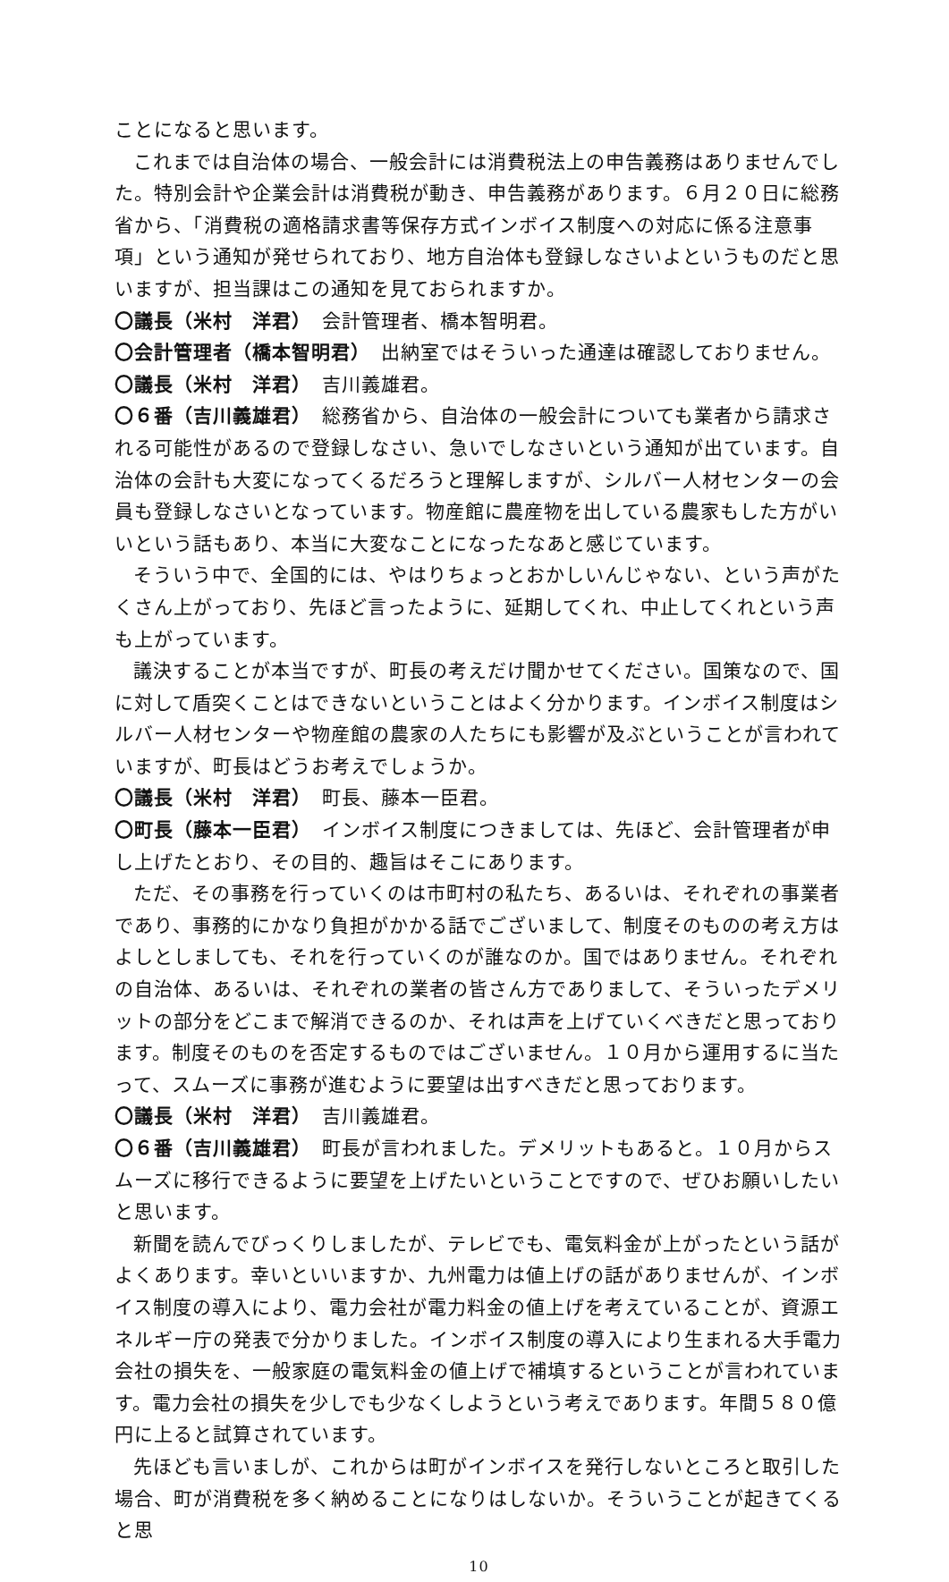ことになると思います。
これまでは自治体の場合、一般会計には消費税法上の申告義務はありませんでした。特別会計や企業会計は消費税が動き、申告義務があります。６月２０日に総務省から、「消費税の適格請求書等保存方式インボイス制度への対応に係る注意事項」という通知が発せられており、地方自治体も登録しなさいよというものだと思いますが、担当課はこの通知を見ておられますか。
〇議長（米村　洋君）　会計管理者、橋本智明君。
〇会計管理者（橋本智明君）　出納室ではそういった通達は確認しておりません。
〇議長（米村　洋君）　吉川義雄君。
〇６番（吉川義雄君）　総務省から、自治体の一般会計についても業者から請求される可能性があるので登録しなさい、急いでしなさいという通知が出ています。自治体の会計も大変になってくるだろうと理解しますが、シルバー人材センターの会員も登録しなさいとなっています。物産館に農産物を出している農家もした方がいいという話もあり、本当に大変なことになったなあと感じています。
そういう中で、全国的には、やはりちょっとおかしいんじゃない、という声がたくさん上がっており、先ほど言ったように、延期してくれ、中止してくれという声も上がっています。
議決することが本当ですが、町長の考えだけ聞かせてください。国策なので、国に対して盾突くことはできないということはよく分かります。インボイス制度はシルバー人材センターや物産館の農家の人たちにも影響が及ぶということが言われていますが、町長はどうお考えでしょうか。
〇議長（米村　洋君）　町長、藤本一臣君。
〇町長（藤本一臣君）　インボイス制度につきましては、先ほど、会計管理者が申し上げたとおり、その目的、趣旨はそこにあります。
ただ、その事務を行っていくのは市町村の私たち、あるいは、それぞれの事業者であり、事務的にかなり負担がかかる話でございまして、制度そのものの考え方はよしとしましても、それを行っていくのが誰なのか。国ではありません。それぞれの自治体、あるいは、それぞれの業者の皆さん方でありまして、そういったデメリットの部分をどこまで解消できるのか、それは声を上げていくべきだと思っております。制度そのものを否定するものではございません。１０月から運用するに当たって、スムーズに事務が進むように要望は出すべきだと思っております。
〇議長（米村　洋君）　吉川義雄君。
〇６番（吉川義雄君）　町長が言われました。デメリットもあると。１０月からスムーズに移行できるように要望を上げたいということですので、ぜひお願いしたいと思います。
新聞を読んでびっくりしましたが、テレビでも、電気料金が上がったという話がよくあります。幸いといいますか、九州電力は値上げの話がありませんが、インボイス制度の導入により、電力会社が電力料金の値上げを考えていることが、資源エネルギー庁の発表で分かりました。インボイス制度の導入により生まれる大手電力会社の損失を、一般家庭の電気料金の値上げで補填するということが言われています。電力会社の損失を少しでも少なくしようという考えであります。年間５８０億円に上ると試算されています。
先ほども言いましが、これからは町がインボイスを発行しないところと取引した場合、町が消費税を多く納めることになりはしないか。そういうことが起きてくると思
10